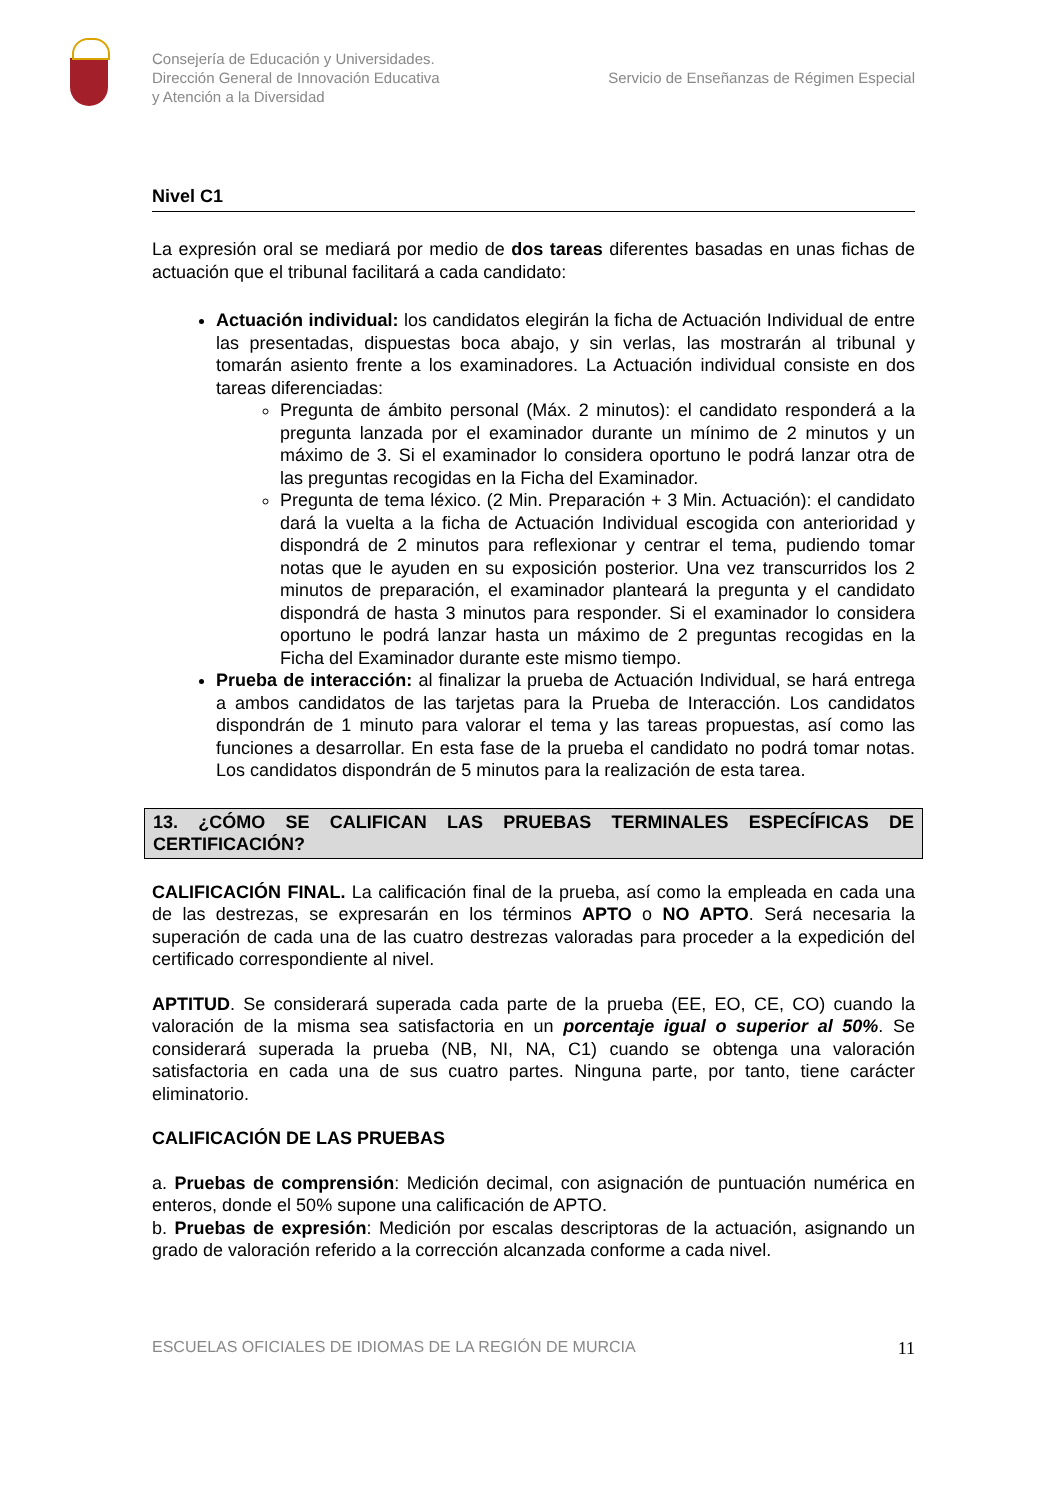Consejería de Educación y Universidades.
Dirección General de Innovación Educativa
y Atención a la Diversidad
Servicio de Enseñanzas de Régimen Especial
Nivel C1
La expresión oral se mediará por medio de dos tareas diferentes basadas en unas fichas de actuación que el tribunal facilitará a cada candidato:
Actuación individual: los candidatos elegirán la ficha de Actuación Individual de entre las presentadas, dispuestas boca abajo, y sin verlas, las mostrarán al tribunal y tomarán asiento frente a los examinadores. La Actuación individual consiste en dos tareas diferenciadas:
Pregunta de ámbito personal (Máx. 2 minutos): el candidato responderá a la pregunta lanzada por el examinador durante un mínimo de 2 minutos y un máximo de 3. Si el examinador lo considera oportuno le podrá lanzar otra de las preguntas recogidas en la Ficha del Examinador.
Pregunta de tema léxico. (2 Min. Preparación + 3 Min. Actuación): el candidato dará la vuelta a la ficha de Actuación Individual escogida con anterioridad y dispondrá de 2 minutos para reflexionar y centrar el tema, pudiendo tomar notas que le ayuden en su exposición posterior. Una vez transcurridos los 2 minutos de preparación, el examinador planteará la pregunta y el candidato dispondrá de hasta 3 minutos para responder. Si el examinador lo considera oportuno le podrá lanzar hasta un máximo de 2 preguntas recogidas en la Ficha del Examinador durante este mismo tiempo.
Prueba de interacción: al finalizar la prueba de Actuación Individual, se hará entrega a ambos candidatos de las tarjetas para la Prueba de Interacción. Los candidatos dispondrán de 1 minuto para valorar el tema y las tareas propuestas, así como las funciones a desarrollar. En esta fase de la prueba el candidato no podrá tomar notas. Los candidatos dispondrán de 5 minutos para la realización de esta tarea.
13. ¿CÓMO SE CALIFICAN LAS PRUEBAS TERMINALES ESPECÍFICAS DE CERTIFICACIÓN?
CALIFICACIÓN FINAL. La calificación final de la prueba, así como la empleada en cada una de las destrezas, se expresarán en los términos APTO o NO APTO. Será necesaria la superación de cada una de las cuatro destrezas valoradas para proceder a la expedición del certificado correspondiente al nivel.
APTITUD. Se considerará superada cada parte de la prueba (EE, EO, CE, CO) cuando la valoración de la misma sea satisfactoria en un porcentaje igual o superior al 50%. Se considerará superada la prueba (NB, NI, NA, C1) cuando se obtenga una valoración satisfactoria en cada una de sus cuatro partes. Ninguna parte, por tanto, tiene carácter eliminatorio.
CALIFICACIÓN DE LAS PRUEBAS
a. Pruebas de comprensión: Medición decimal, con asignación de puntuación numérica en enteros, donde el 50% supone una calificación de APTO.
b. Pruebas de expresión: Medición por escalas descriptoras de la actuación, asignando un grado de valoración referido a la corrección alcanzada conforme a cada nivel.
ESCUELAS OFICIALES DE IDIOMAS DE LA REGIÓN DE MURCIA 11